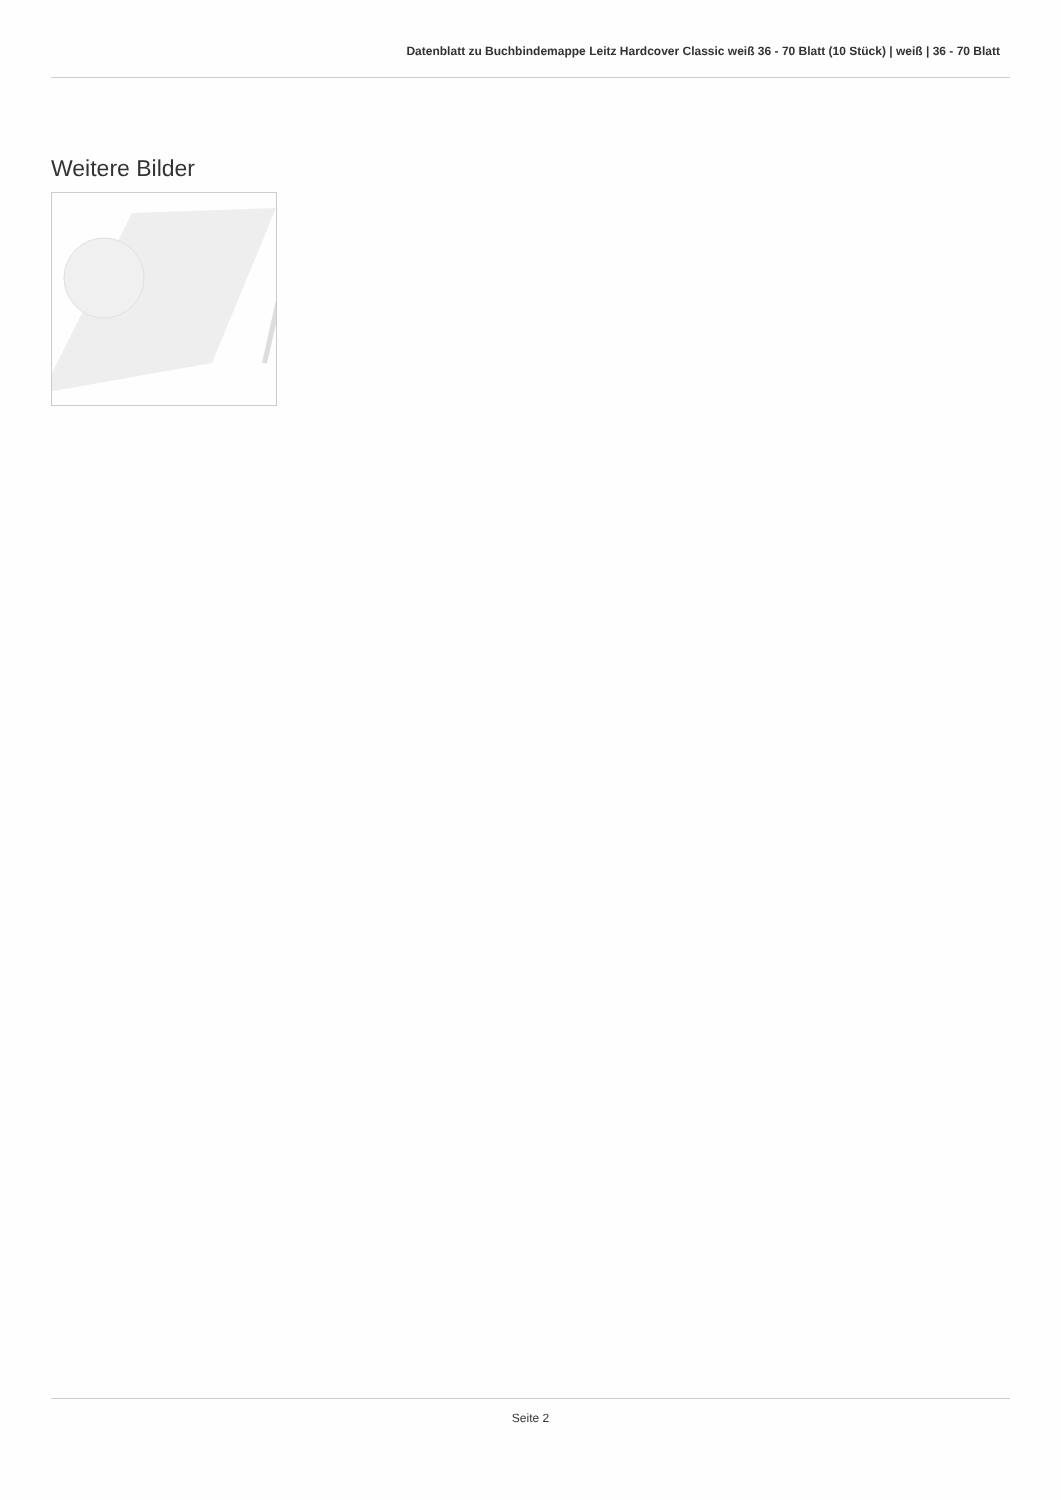Datenblatt zu Buchbindemappe Leitz Hardcover Classic weiß 36 - 70 Blatt (10 Stück) | weiß | 36 - 70 Blatt
Weitere Bilder
Seite 2